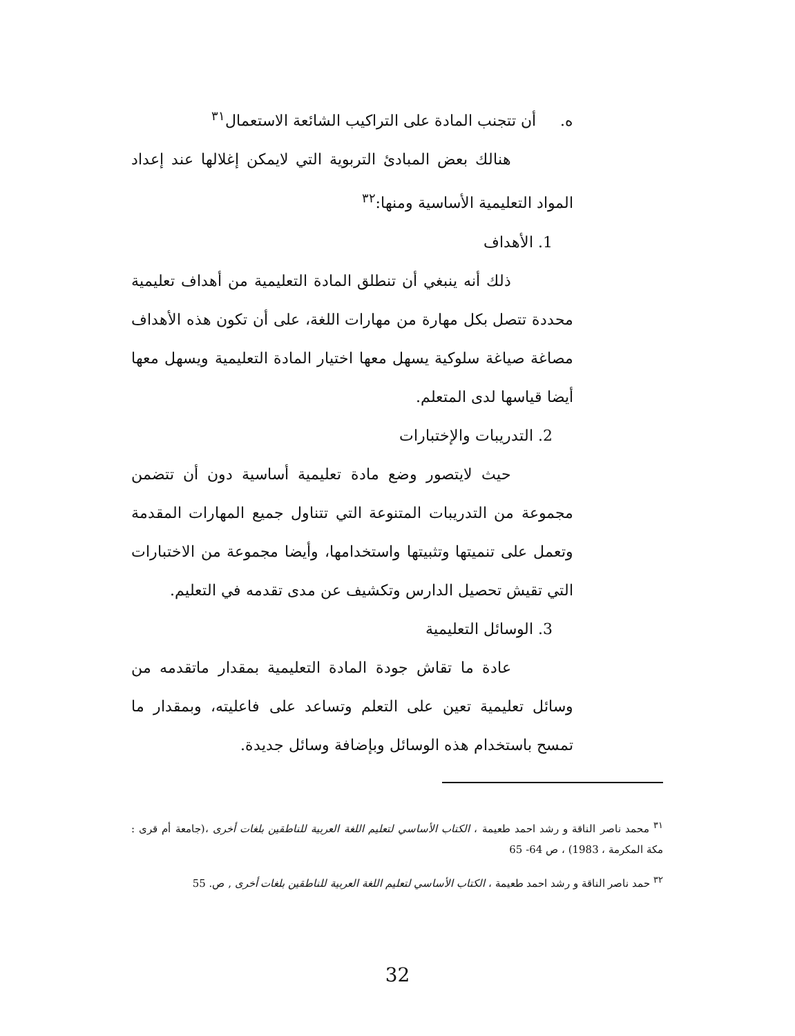ه. أن تتجنب المادة على التراكيب الشائعة الاستعمال<sup>٣١</sup>
هنالك بعض المبادئ التربوية التي لايمكن إغلالها عند إعداد المواد التعليمية الأساسية ومنها:<sup>٣٢</sup>
1. الأهداف
ذلك أنه ينبغي أن تنطلق المادة التعليمية من أهداف تعليمية محددة تتصل بكل مهارة من مهارات اللغة، على أن تكون هذه الأهداف مصاغة صياغة سلوكية يسهل معها اختيار المادة التعليمية ويسهل معها أيضا قياسها لدى المتعلم.
2. التدريبات والإختبارات
حيث لايتصور وضع مادة تعليمية أساسية دون أن تتضمن مجموعة من التدريبات المتنوعة التي تتناول جميع المهارات المقدمة وتعمل على تنميتها وتثبيتها واستخدامها، وأيضا مجموعة من الاختبارات التي تقيش تحصيل الدارس وتكشيف عن مدى تقدمه في التعليم.
3. الوسائل التعليمية
عادة ما تقاش جودة المادة التعليمية بمقدار ماتقدمه من وسائل تعليمية تعين على التعلم وتساعد على فاعليته، وبمقدار ما تمسح باستخدام هذه الوسائل وبإضافة وسائل جديدة.
<sup>٣١</sup> محمد ناصر الناقة و رشد احمد طعيمة ، الكتاب الأساسي لتعليم اللغة العربية للناطقين بلغات أخرى ،(جامعة أم قرى : مكة المكرمة ، 1983) ، ص 64- 65
<sup>٣٢</sup> حمد ناصر الناقة و رشد احمد طعيمة ، الكتاب الأساسي لتعليم اللغة العربية للناطقين بلغات أخرى , ص. 55
32